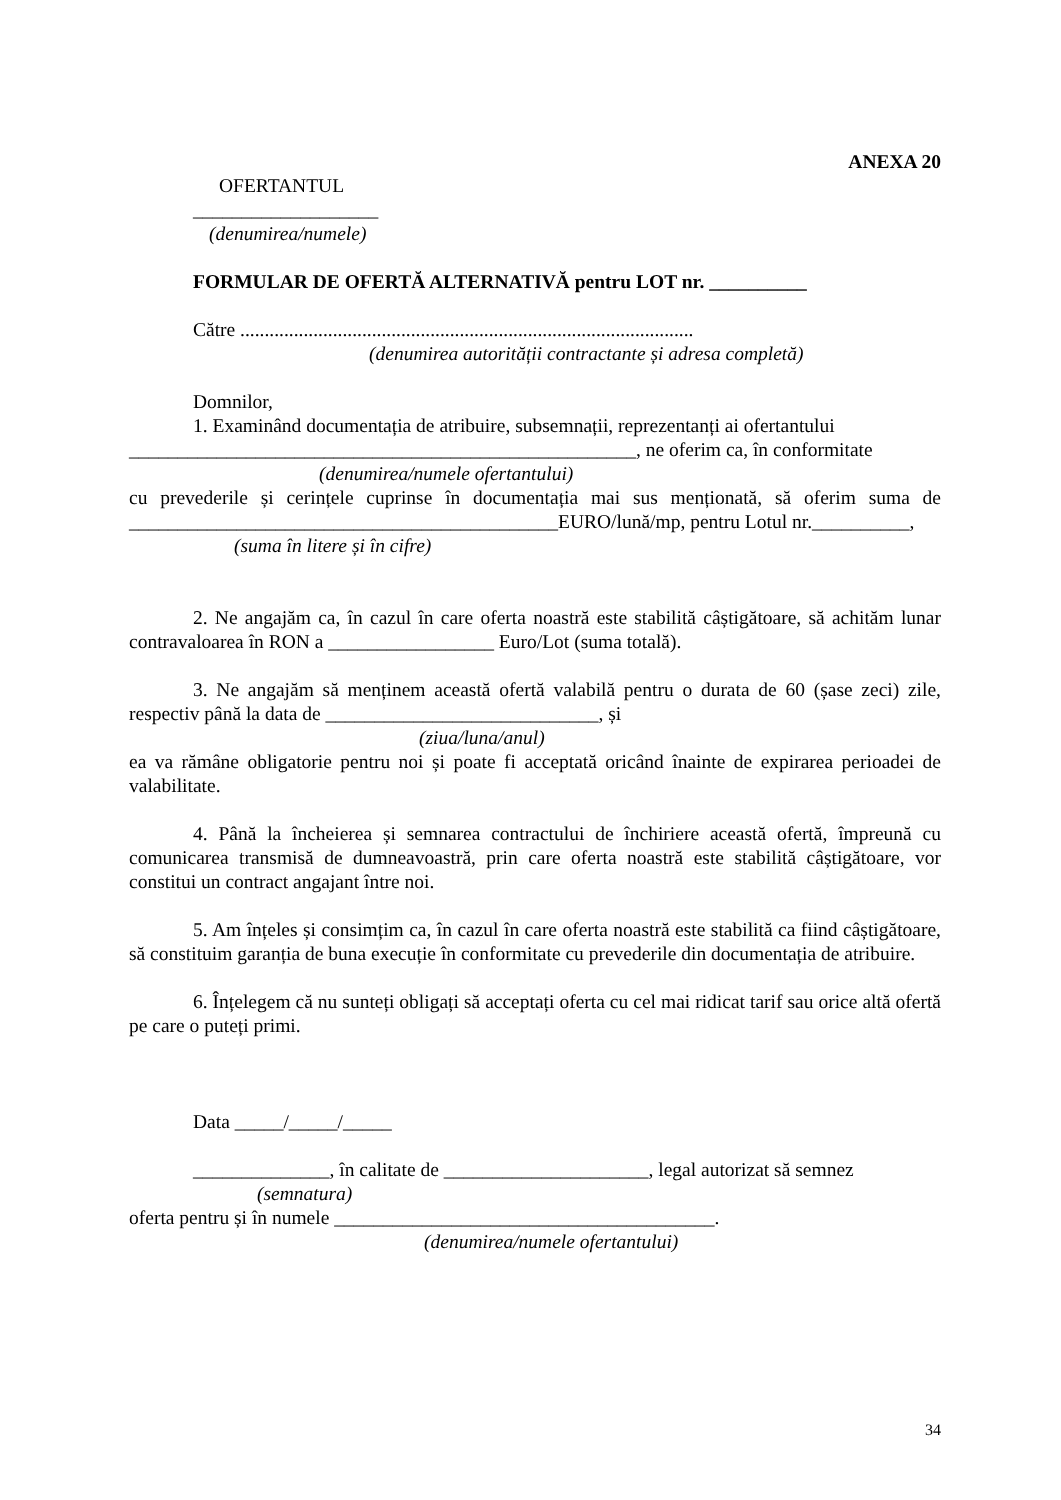ANEXA 20
OFERTANTUL
___________________
(denumirea/numele)
FORMULAR DE OFERTĂ ALTERNATIVĂ pentru LOT nr. __________
Către .............................................................................................
(denumirea autorității contractante și adresa completă)
Domnilor,
1. Examinând documentația de atribuire, subsemnații, reprezentanți ai ofertantului
____________________________________________________, ne oferim ca, în conformitate
(denumirea/numele ofertantului)
cu prevederile și cerințele cuprinse în documentația mai sus menționată, să oferim suma de ____________________________________________EURO/lună/mp, pentru Lotul nr.__________,
(suma în litere și în cifre)
2. Ne angajăm ca, în cazul în care oferta noastră este stabilită câștigătoare, să achităm lunar contravaloarea în RON a _________________ Euro/Lot (suma totală).
3. Ne angajăm să menținem această ofertă valabilă pentru o durata de 60 (șase zeci) zile, respectiv până la data de ____________________________, și
(ziua/luna/anul)
ea va rămâne obligatorie pentru noi și poate fi acceptată oricând înainte de expirarea perioadei de valabilitate.
4. Până la încheierea și semnarea contractului de închiriere această ofertă, împreună cu comunicarea transmisă de dumneavoastră, prin care oferta noastră este stabilită câștigătoare, vor constitui un contract angajant între noi.
5. Am înțeles și consimțim ca, în cazul în care oferta noastră este stabilită ca fiind câștigătoare, să constituim garanția de buna execuție în conformitate cu prevederile din documentația de atribuire.
6. Înțelegem că nu sunteți obligați să acceptați oferta cu cel mai ridicat tarif sau orice altă ofertă pe care o puteți primi.
Data _____/_____/_____
______________, în calitate de _____________________, legal autorizat să semnez
(semnatura)
oferta pentru și în numele _______________________________________.
(denumirea/numele ofertantului)
34